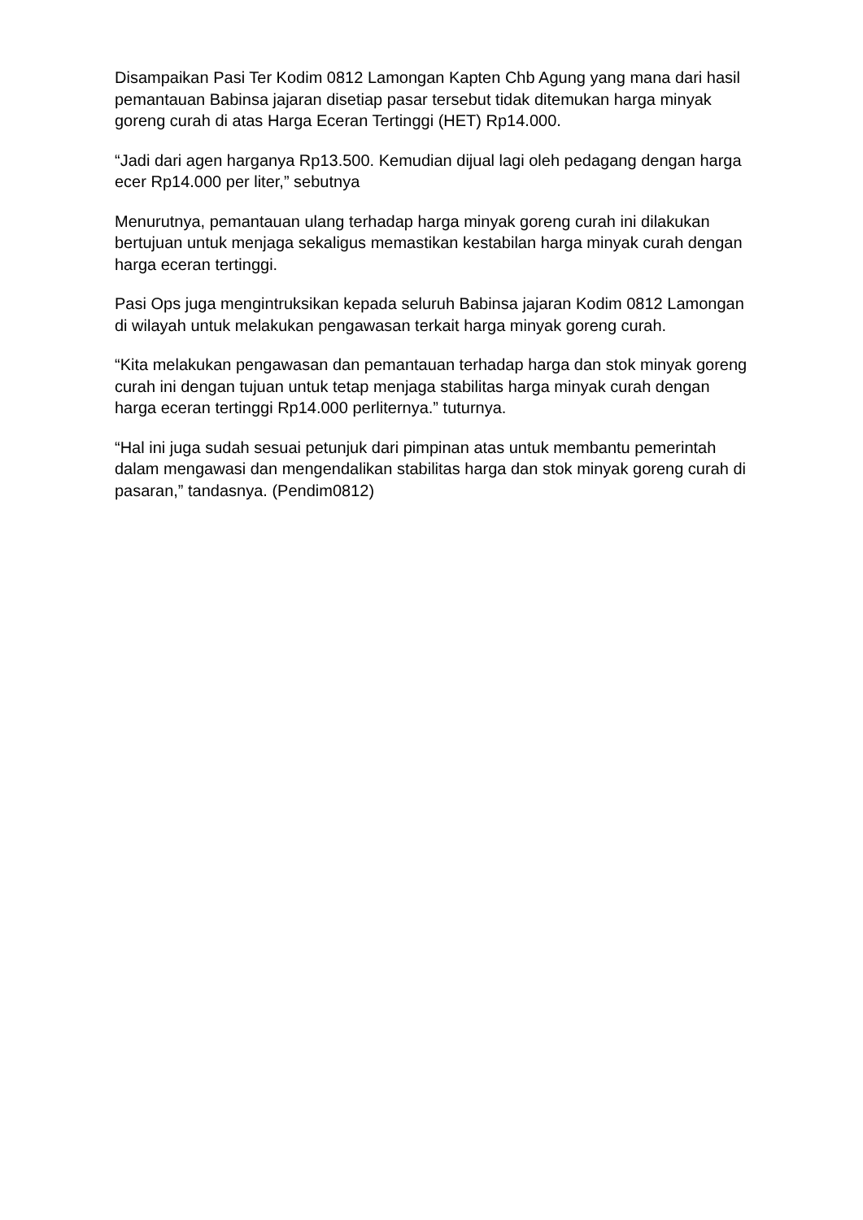Disampaikan Pasi Ter Kodim 0812 Lamongan Kapten Chb Agung yang mana dari hasil pemantauan Babinsa jajaran disetiap pasar tersebut tidak ditemukan harga minyak goreng curah di atas Harga Eceran Tertinggi (HET) Rp14.000.
“Jadi dari agen harganya Rp13.500. Kemudian dijual lagi oleh pedagang dengan harga ecer Rp14.000 per liter,” sebutnya
Menurutnya, pemantauan ulang terhadap harga minyak goreng curah ini dilakukan bertujuan untuk menjaga sekaligus memastikan kestabilan harga minyak curah dengan harga eceran tertinggi.
Pasi Ops juga mengintruksikan kepada seluruh Babinsa jajaran Kodim 0812 Lamongan di wilayah untuk melakukan pengawasan terkait harga minyak goreng curah.
“Kita melakukan pengawasan dan pemantauan terhadap harga dan stok minyak goreng curah ini dengan tujuan untuk tetap menjaga stabilitas harga minyak curah dengan harga eceran tertinggi Rp14.000 perliternya.” tuturnya.
“Hal ini juga sudah sesuai petunjuk dari pimpinan atas untuk membantu pemerintah dalam mengawasi dan mengendalikan stabilitas harga dan stok minyak goreng curah di pasaran,” tandasnya. (Pendim0812)